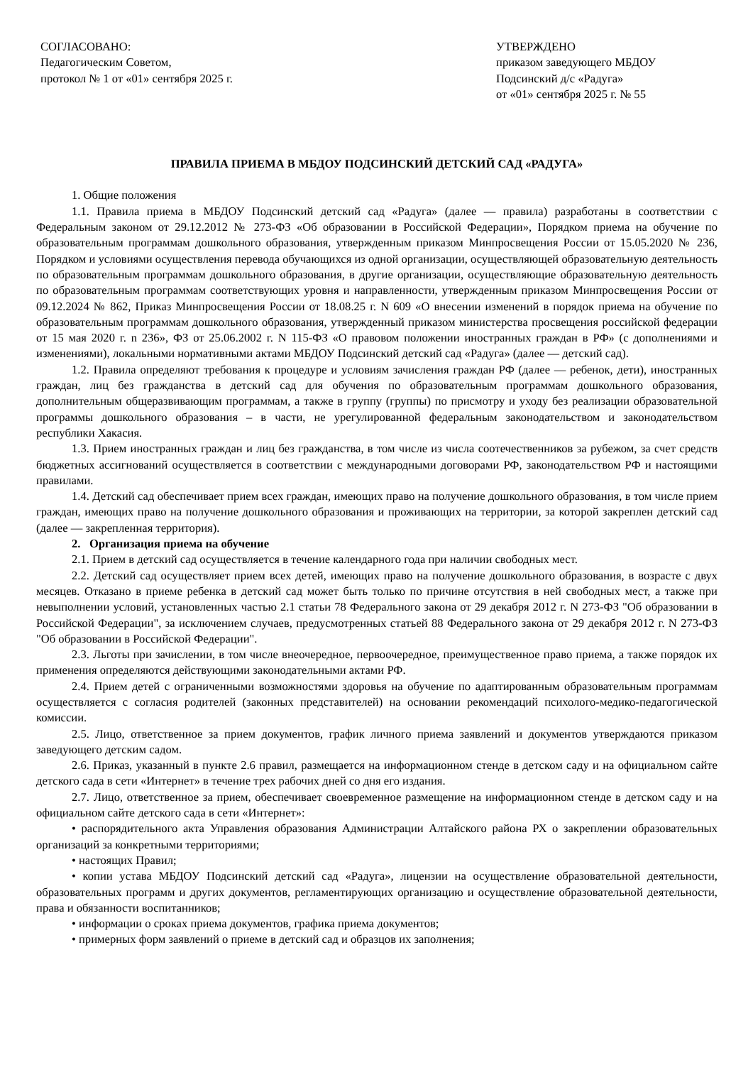СОГЛАСОВАНО:
Педагогическим Советом,
протокол № 1 от «01» сентября 2025 г.
УТВЕРЖДЕНО
приказом заведующего МБДОУ
Подсинский д/с «Радуга»
от «01» сентября 2025 г. № 55
ПРАВИЛА ПРИЕМА В МБДОУ ПОДСИНСКИЙ ДЕТСКИЙ САД «РАДУГА»
1. Общие положения
1.1. Правила приема в МБДОУ Подсинский детский сад «Радуга» (далее — правила) разработаны в соответствии с Федеральным законом от 29.12.2012 № 273-ФЗ «Об образовании в Российской Федерации», Порядком приема на обучение по образовательным программам дошкольного образования, утвержденным приказом Минпросвещения России от 15.05.2020 № 236, Порядком и условиями осуществления перевода обучающихся из одной организации, осуществляющей образовательную деятельность по образовательным программам дошкольного образования, в другие организации, осуществляющие образовательную деятельность по образовательным программам соответствующих уровня и направленности, утвержденным приказом Минпросвещения России от 09.12.2024 № 862, Приказ Минпросвещения России от 18.08.25 г. N 609 «О внесении изменений в порядок приема на обучение по образовательным программам дошкольного образования, утвержденный приказом министерства просвещения российской федерации от 15 мая 2020 г. n 236», ФЗ от 25.06.2002 г. N 115-ФЗ «О правовом положении иностранных граждан в РФ» (с дополнениями и изменениями), локальными нормативными актами МБДОУ Подсинский детский сад «Радуга» (далее — детский сад).
1.2. Правила определяют требования к процедуре и условиям зачисления граждан РФ (далее — ребенок, дети), иностранных граждан, лиц без гражданства в детский сад для обучения по образовательным программам дошкольного образования, дополнительным общеразвивающим программам, а также в группу (группы) по присмотру и уходу без реализации образовательной программы дошкольного образования – в части, не урегулированной федеральным законодательством и законодательством республики Хакасия.
1.3. Прием иностранных граждан и лиц без гражданства, в том числе из числа соотечественников за рубежом, за счет средств бюджетных ассигнований осуществляется в соответствии с международными договорами РФ, законодательством РФ и настоящими правилами.
1.4. Детский сад обеспечивает прием всех граждан, имеющих право на получение дошкольного образования, в том числе прием граждан, имеющих право на получение дошкольного образования и проживающих на территории, за которой закреплен детский сад (далее — закрепленная территория).
2. Организация приема на обучение
2.1. Прием в детский сад осуществляется в течение календарного года при наличии свободных мест.
2.2. Детский сад осуществляет прием всех детей, имеющих право на получение дошкольного образования, в возрасте с двух месяцев. Отказано в приеме ребенка в детский сад может быть только по причине отсутствия в ней свободных мест, а также при невыполнении условий, установленных частью 2.1 статьи 78 Федерального закона от 29 декабря 2012 г. N 273-ФЗ "Об образовании в Российской Федерации", за исключением случаев, предусмотренных статьей 88 Федерального закона от 29 декабря 2012 г. N 273-ФЗ "Об образовании в Российской Федерации".
2.3. Льготы при зачислении, в том числе внеочередное, первоочередное, преимущественное право приема, а также порядок их применения определяются действующими законодательными актами РФ.
2.4. Прием детей с ограниченными возможностями здоровья на обучение по адаптированным образовательным программам осуществляется с согласия родителей (законных представителей) на основании рекомендаций психолого-медико-педагогической комиссии.
2.5. Лицо, ответственное за прием документов, график личного приема заявлений и документов утверждаются приказом заведующего детским садом.
2.6. Приказ, указанный в пункте 2.6 правил, размещается на информационном стенде в детском саду и на официальном сайте детского сада в сети «Интернет» в течение трех рабочих дней со дня его издания.
2.7. Лицо, ответственное за прием, обеспечивает своевременное размещение на информационном стенде в детском саду и на официальном сайте детского сада в сети «Интернет»:
• распорядительного акта Управления образования Администрации Алтайского района РХ о закреплении образовательных организаций за конкретными территориями;
• настоящих Правил;
• копии устава МБДОУ Подсинский детский сад «Радуга», лицензии на осуществление образовательной деятельности, образовательных программ и других документов, регламентирующих организацию и осуществление образовательной деятельности, права и обязанности воспитанников;
• информации о сроках приема документов, графика приема документов;
• примерных форм заявлений о приеме в детский сад и образцов их заполнения;